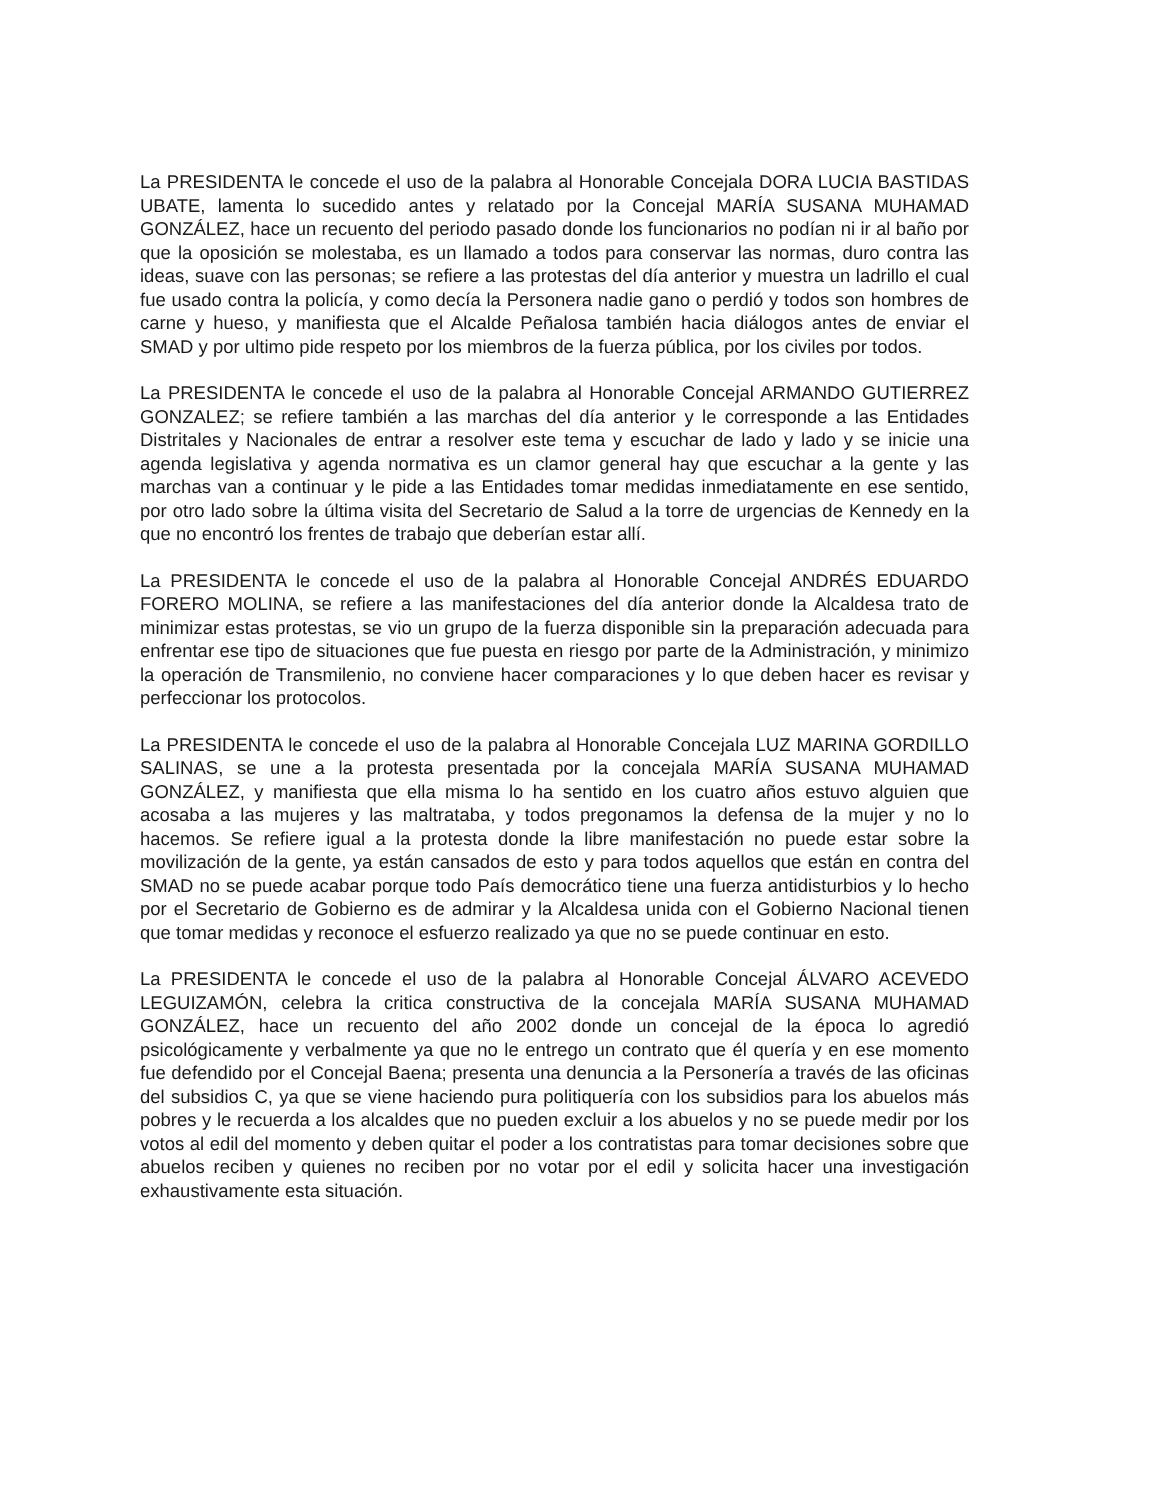La PRESIDENTA le concede el uso de la palabra al Honorable Concejala DORA LUCIA BASTIDAS UBATE, lamenta lo sucedido antes y relatado por la Concejal MARÍA SUSANA MUHAMAD GONZÁLEZ, hace un recuento del periodo pasado donde los funcionarios no podían ni ir al baño por que la oposición se molestaba, es un llamado a todos para conservar las normas, duro contra las ideas, suave con las personas; se refiere a las protestas del día anterior y muestra un ladrillo el cual fue usado contra la policía, y como decía la Personera nadie gano o perdió y todos son hombres de carne y hueso, y manifiesta que el Alcalde Peñalosa también hacia diálogos antes de enviar el SMAD y por ultimo pide respeto por los miembros de la fuerza pública, por los civiles por todos.
La PRESIDENTA le concede el uso de la palabra al Honorable Concejal ARMANDO GUTIERREZ GONZALEZ; se refiere también a las marchas del día anterior y le corresponde a las Entidades Distritales y Nacionales de entrar a resolver este tema y escuchar de lado y lado y se inicie una agenda legislativa y agenda normativa es un clamor general hay que escuchar a la gente y las marchas van a continuar y le pide a las Entidades tomar medidas inmediatamente en ese sentido, por otro lado sobre la última visita del Secretario de Salud a la torre de urgencias de Kennedy en la que no encontró los frentes de trabajo que deberían estar allí.
La PRESIDENTA le concede el uso de la palabra al Honorable Concejal ANDRÉS EDUARDO FORERO MOLINA, se refiere a las manifestaciones del día anterior donde la Alcaldesa trato de minimizar estas protestas, se vio un grupo de la fuerza disponible sin la preparación adecuada para enfrentar ese tipo de situaciones que fue puesta en riesgo por parte de la Administración, y minimizo la operación de Transmilenio, no conviene hacer comparaciones y lo que deben hacer es revisar y perfeccionar los protocolos.
La PRESIDENTA le concede el uso de la palabra al Honorable Concejala LUZ MARINA GORDILLO SALINAS, se une a la protesta presentada por la concejala MARÍA SUSANA MUHAMAD GONZÁLEZ, y manifiesta que ella misma lo ha sentido en los cuatro años estuvo alguien que acosaba a las mujeres y las maltrataba, y todos pregonamos la defensa de la mujer y no lo hacemos. Se refiere igual a la protesta donde la libre manifestación no puede estar sobre la movilización de la gente, ya están cansados de esto y para todos aquellos que están en contra del SMAD no se puede acabar porque todo País democrático tiene una fuerza antidisturbios y lo hecho por el Secretario de Gobierno es de admirar y la Alcaldesa unida con el Gobierno Nacional tienen que tomar medidas y reconoce el esfuerzo realizado ya que no se puede continuar en esto.
La PRESIDENTA le concede el uso de la palabra al Honorable Concejal ÁLVARO ACEVEDO LEGUIZAMÓN, celebra la critica constructiva de la concejala MARÍA SUSANA MUHAMAD GONZÁLEZ, hace un recuento del año 2002 donde un concejal de la época lo agredió psicológicamente y verbalmente ya que no le entrego un contrato que él quería y en ese momento fue defendido por el Concejal Baena; presenta una denuncia a la Personería a través de las oficinas del subsidios C, ya que se viene haciendo pura politiquería con los subsidios para los abuelos más pobres y le recuerda a los alcaldes que no pueden excluir a los abuelos y no se puede medir por los votos al edil del momento y deben quitar el poder a los contratistas para tomar decisiones sobre que abuelos reciben y quienes no reciben por no votar por el edil y solicita hacer una investigación exhaustivamente esta situación.